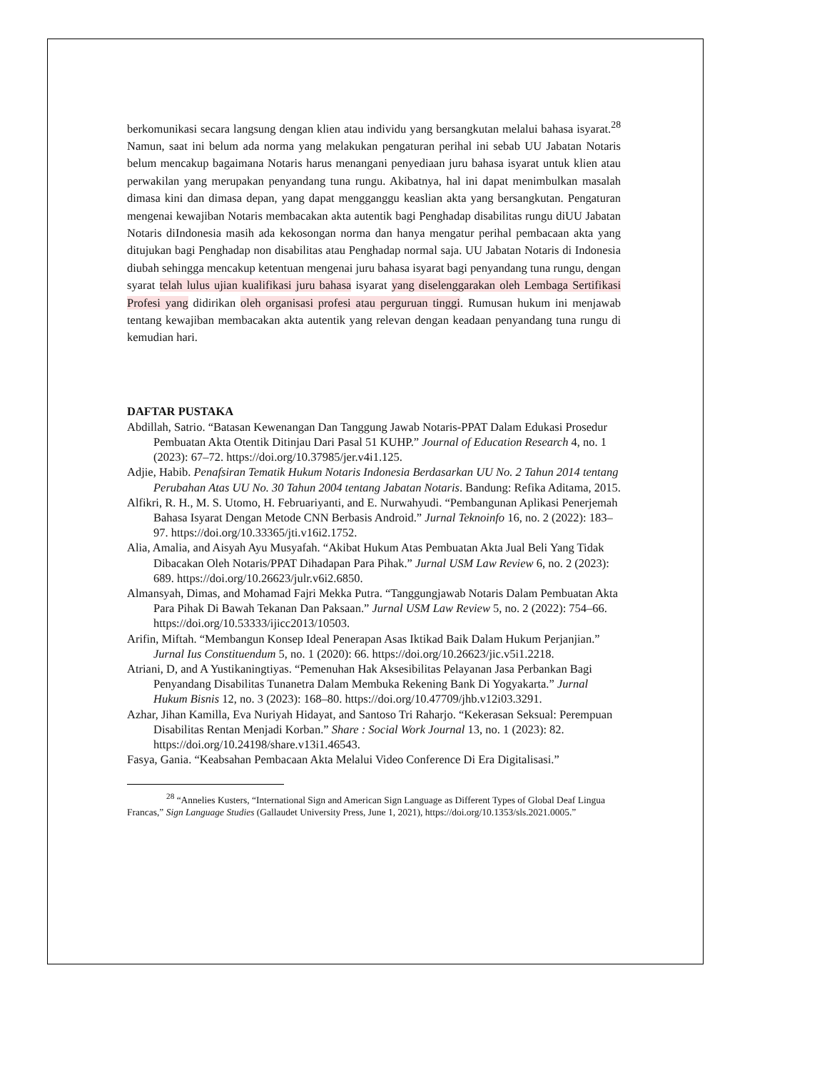berkomunikasi secara langsung dengan klien atau individu yang bersangkutan melalui bahasa isyarat.<sup>28</sup> Namun, saat ini belum ada norma yang melakukan pengaturan perihal ini sebab UU Jabatan Notaris belum mencakup bagaimana Notaris harus menangani penyediaan juru bahasa isyarat untuk klien atau perwakilan yang merupakan penyandang tuna rungu. Akibatnya, hal ini dapat menimbulkan masalah dimasa kini dan dimasa depan, yang dapat mengganggu keaslian akta yang bersangkutan. Pengaturan mengenai kewajiban Notaris membacakan akta autentik bagi Penghadap disabilitas rungu diUU Jabatan Notaris diIndonesia masih ada kekosongan norma dan hanya mengatur perihal pembacaan akta yang ditujukan bagi Penghadap non disabilitas atau Penghadap normal saja. UU Jabatan Notaris di Indonesia diubah sehingga mencakup ketentuan mengenai juru bahasa isyarat bagi penyandang tuna rungu, dengan syarat telah lulus ujian kualifikasi juru bahasa isyarat yang diselenggarakan oleh Lembaga Sertifikasi Profesi yang didirikan oleh organisasi profesi atau perguruan tinggi. Rumusan hukum ini menjawab tentang kewajiban membacakan akta autentik yang relevan dengan keadaan penyandang tuna rungu di kemudian hari.
DAFTAR PUSTAKA
Abdillah, Satrio. “Batasan Kewenangan Dan Tanggung Jawab Notaris-PPAT Dalam Edukasi Prosedur Pembuatan Akta Otentik Ditinjau Dari Pasal 51 KUHP.” Journal of Education Research 4, no. 1 (2023): 67–72. https://doi.org/10.37985/jer.v4i1.125.
Adjie, Habib. Penafsiran Tematik Hukum Notaris Indonesia Berdasarkan UU No. 2 Tahun 2014 tentang Perubahan Atas UU No. 30 Tahun 2004 tentang Jabatan Notaris. Bandung: Refika Aditama, 2015.
Alfikri, R. H., M. S. Utomo, H. Februariyanti, and E. Nurwahyudi. “Pembangunan Aplikasi Penerjemah Bahasa Isyarat Dengan Metode CNN Berbasis Android.” Jurnal Teknoinfo 16, no. 2 (2022): 183–97. https://doi.org/10.33365/jti.v16i2.1752.
Alia, Amalia, and Aisyah Ayu Musyafah. “Akibat Hukum Atas Pembuatan Akta Jual Beli Yang Tidak Dibacakan Oleh Notaris/PPAT Dihadapan Para Pihak.” Jurnal USM Law Review 6, no. 2 (2023): 689. https://doi.org/10.26623/julr.v6i2.6850.
Almansyah, Dimas, and Mohamad Fajri Mekka Putra. “Tanggungjawab Notaris Dalam Pembuatan Akta Para Pihak Di Bawah Tekanan Dan Paksaan.” Jurnal USM Law Review 5, no. 2 (2022): 754–66. https://doi.org/10.53333/ijicc2013/10503.
Arifin, Miftah. “Membangun Konsep Ideal Penerapan Asas Iktikad Baik Dalam Hukum Perjanjian.” Jurnal Ius Constituendum 5, no. 1 (2020): 66. https://doi.org/10.26623/jic.v5i1.2218.
Atriani, D, and A Yustikaningtiyas. “Pemenuhan Hak Aksesibilitas Pelayanan Jasa Perbankan Bagi Penyandang Disabilitas Tunanetra Dalam Membuka Rekening Bank Di Yogyakarta.” Jurnal Hukum Bisnis 12, no. 3 (2023): 168–80. https://doi.org/10.47709/jhb.v12i03.3291.
Azhar, Jihan Kamilla, Eva Nuriyah Hidayat, and Santoso Tri Raharjo. “Kekerasan Seksual: Perempuan Disabilitas Rentan Menjadi Korban.” Share : Social Work Journal 13, no. 1 (2023): 82. https://doi.org/10.24198/share.v13i1.46543.
Fasya, Gania. “Keabsahan Pembacaan Akta Melalui Video Conference Di Era Digitalisasi.”
<sup>28</sup> “Annelies Kusters, “International Sign and American Sign Language as Different Types of Global Deaf Lingua Francas,” Sign Language Studies (Gallaudet University Press, June 1, 2021), https://doi.org/10.1353/sls.2021.0005.”